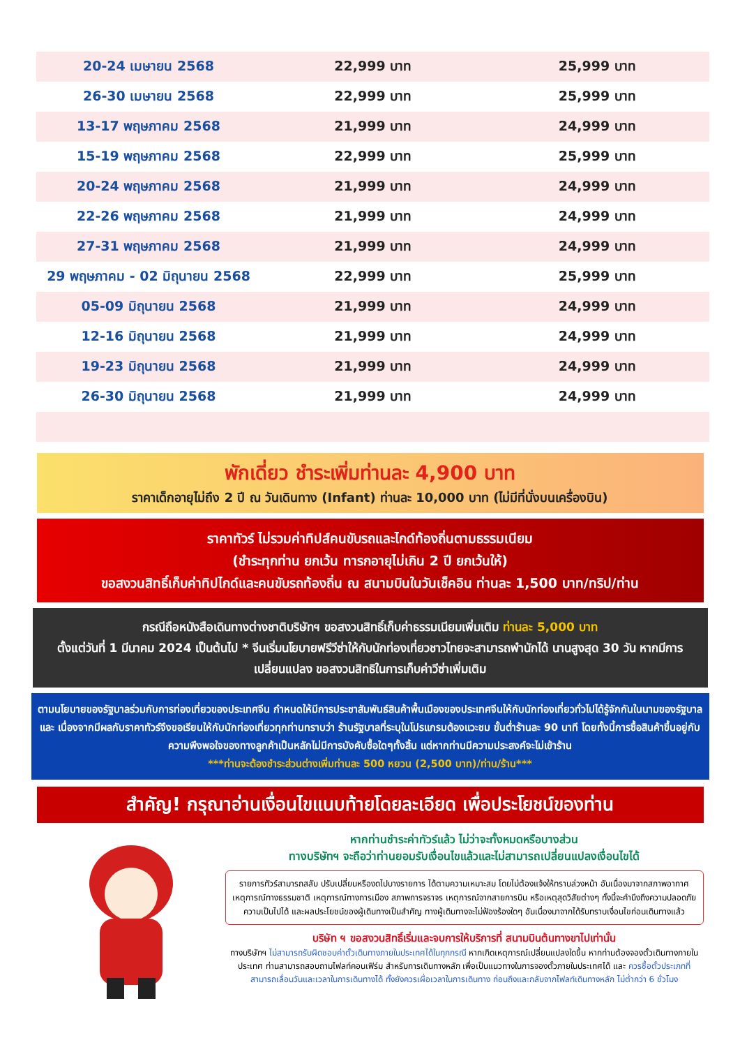| 20-24 เมษายน 2568 | 22,999 บาท | 25,999 บาท |
| 26-30 เมษายน 2568 | 22,999 บาท | 25,999 บาท |
| 13-17 พฤษภาคม 2568 | 21,999 บาท | 24,999 บาท |
| 15-19 พฤษภาคม 2568 | 22,999 บาท | 25,999 บาท |
| 20-24 พฤษภาคม 2568 | 21,999 บาท | 24,999 บาท |
| 22-26 พฤษภาคม 2568 | 21,999 บาท | 24,999 บาท |
| 27-31 พฤษภาคม 2568 | 21,999 บาท | 24,999 บาท |
| 29 พฤษภาคม - 02 มิถุนายน 2568 | 22,999 บาท | 25,999 บาท |
| 05-09 มิถุนายน 2568 | 21,999 บาท | 24,999 บาท |
| 12-16 มิถุนายน 2568 | 21,999 บาท | 24,999 บาท |
| 19-23 มิถุนายน 2568 | 21,999 บาท | 24,999 บาท |
| 26-30 มิถุนายน 2568 | 21,999 บาท | 24,999 บาท |
พักเดี่ยว ชำระเพิ่มท่านละ 4,900 บาท
ราคาเด็กอายุไม่ถึง 2 ปี ณ วันเดินทาง (Infant) ท่านละ 10,000 บาท (ไม่มีที่นั่งบนเครื่องบิน)
ราคาทัวร์ ไม่รวมค่าทิปส์คนขับรถและไกด์ท้องถิ่นตามธรรมเนียม
(ชำระทุกท่าน ยกเว้น ทารกอายุไม่เกิน 2 ปี ยกเว้นให้)
ขอสงวนสิทธิ์เก็บค่าทิปไกด์และคนขับรถท้องถิ่น ณ สนามบินในวันเช็คอิน ท่านละ 1,500 บาท/ทริป/ท่าน
กรณีถือหนังสือเดินทางต่างชาติบริษัทฯ ขอสงวนสิทธิ์เก็บค่าธรรมเนียมเพิ่มเติม ท่านละ 5,000 บาท
ตั้งแต่วันที่ 1 มีนาคม 2024 เป็นต้นไป * จีนเริ่มนโยบายฟรีวีซ่าให้กับนักท่องเที่ยวชาวไทยจะสามารถพำนักได้ นานสูงสุด 30 วัน หากมีการเปลี่ยนแปลง ขอสงวนสิทธิในการเก็บค่าวีซ่าเพิ่มเติม
ตามนโยบายของรัฐบาลร่วมกับการท่องเที่ยวของประเทศจีน กำหนดให้มีการประชาสัมพันธ์สินค้าพื้นเมืองของประเทศจีนให้กับนักท่องเที่ยวทั่วไปได้รู้จักกันในนามของรัฐบาล และ เนื่องจากมีผลกับราคาทัวร์จึงขอเรียนให้กับนักท่องเที่ยวทุกท่านทราบว่า ร้านรัฐบาลที่ระบุในโปรแกรมต้องแวะชม ขั้นต่ำร้านละ 90 นาที โดยทั้งนี้การซื้อสินค้าขึ้นอยู่กับความพึงพอใจของทางลูกค้าเป็นหลักไม่มีการบังคับซื้อใดๆทั้งสิ้น แต่หากท่านมีความประสงค์จะไม่เข้าร้าน
***ท่านจะต้องชำระส่วนต่างเพิ่มท่านละ 500 หยวน (2,500 บาท)/ท่าน/ร้าน***
สำคัญ! กรุณาอ่านเงื่อนไขแนบท้ายโดยละเอียด เพื่อประโยชน์ของท่าน
หากท่านชำระค่าทัวร์แล้ว ไม่ว่าจะทั้งหมดหรือบางส่วน
ทางบริษัทฯ จะถือว่าท่านยอมรับเงื่อนไขแล้วและไม่สามารถเปลี่ยนแปลงเงื่อนไขได้
รายการทัวร์สามารถสลับ ปรับเปลี่ยนหรืองดไปบางรายการ ได้ตามความเหมาะสม โดยไม่ต้องแจ้งให้ทราบล่วงหน้า อันเนื่องมาจากสภาพอากาศ เหตุการณ์ทางธรรมชาติ เหตุการณ์ทางการเมือง สภาพการจราจร เหตุการณ์จากสายการบิน หรือเหตุสุดวิสัยต่างๆ ทั้งนี้จะคำนึงถึงความปลอดภัย ความเป็นไปได้ และผลประโยชน์ของผู้เดินทางเป็นสำคัญ ทางผู้เดินทางจะไม่ฟ้องร้องใดๆ อันเนื่องมาจากได้รับทราบเงื่อนไขก่อนเดินทางแล้ว
บริษัท ฯ ขอสงวนสิทธิ์เริ่มและจบการให้บริการที่ สนามบินต้นทางขาไปเท่านั้น
ทางบริษัทฯ ไม่สามารถรับผิดชอบค่าตั๋วเดินทางภายในประเทศได้ในทุกกรณี หากเกิดเหตุการณ์เปลี่ยนแปลงใดขึ้น หากท่านต้องจองตั๋วเดินทางภายในประเทศ ท่านสามารถสอบถามไฟลท์คอนเฟิร์ม สำหรับการเดินทางหลัก เพื่อเป็นแนวทางในการจองตั๋วภายในประเทศได้ และ ควรซื้อตั๋วประเภทที่สามารถเลื่อนวันและเวลาในการเดินทางได้ ทั้งยังควรเผื่อเวลาในการเดินทาง ก่อนถึงและกลับจากไฟลท์เดินทางหลัก ไม่ต่ำกว่า 6 ชั่วโมง